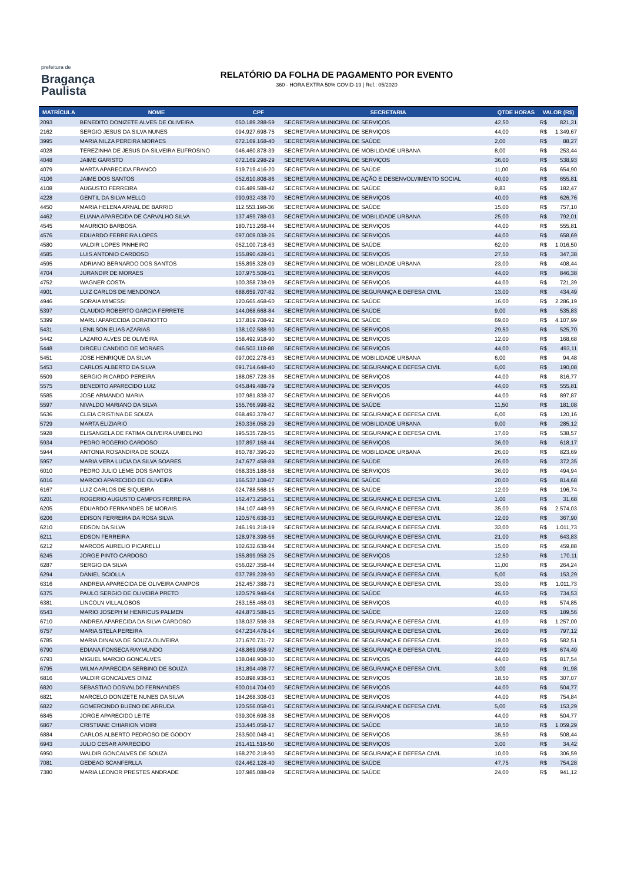prefeitura de
Bragança
Paulista
RELATÓRIO DA FOLHA DE PAGAMENTO POR EVENTO
360 - HORA EXTRA 50% COVID-19 | Ref.: 05/2020
| MATRÍCULA | NOME | CPF | SECRETARIA | QTDE HORAS | VALOR (R$) | |
| --- | --- | --- | --- | --- | --- | --- |
| 2093 | BENEDITO DONIZETE ALVES DE OLIVEIRA | 050.189.288-59 | SECRETARIA MUNICIPAL DE SERVIÇOS | 42,50 | R$ | 821,31 |
| 2162 | SERGIO JESUS DA SILVA NUNES | 094.927.698-75 | SECRETARIA MUNICIPAL DE SERVIÇOS | 44,00 | R$ | 1.349,67 |
| 3995 | MARIA NILZA PEREIRA MORAES | 072.169.168-40 | SECRETARIA MUNICIPAL DE SAÚDE | 2,00 | R$ | 88,27 |
| 4028 | TEREZINHA DE JESUS DA SILVEIRA EUFROSINO | 046.460.878-39 | SECRETARIA MUNICIPAL DE MOBILIDADE URBANA | 8,00 | R$ | 253,44 |
| 4048 | JAIME GARISTO | 072.169.298-29 | SECRETARIA MUNICIPAL DE SERVIÇOS | 36,00 | R$ | 538,93 |
| 4079 | MARTA APARECIDA FRANCO | 519.719.416-20 | SECRETARIA MUNICIPAL DE SAÚDE | 11,00 | R$ | 654,90 |
| 4106 | JAIME DOS SANTOS | 052.610.808-86 | SECRETARIA MUNICIPAL DE AÇÃO E DESENVOLVIMENTO SOCIAL | 40,00 | R$ | 655,81 |
| 4108 | AUGUSTO FERREIRA | 016.489.588-42 | SECRETARIA MUNICIPAL DE SAÚDE | 9,83 | R$ | 182,47 |
| 4228 | GENTIL DA SILVA MELLO | 090.932.438-70 | SECRETARIA MUNICIPAL DE SERVIÇOS | 40,00 | R$ | 626,76 |
| 4450 | MARIA HELENA ARNAL DE BARRIO | 112.553.198-36 | SECRETARIA MUNICIPAL DE SAÚDE | 15,00 | R$ | 757,10 |
| 4462 | ELIANA APARECIDA DE CARVALHO SILVA | 137.459.788-03 | SECRETARIA MUNICIPAL DE MOBILIDADE URBANA | 25,00 | R$ | 792,01 |
| 4545 | MAURICIO BARBOSA | 180.713.268-44 | SECRETARIA MUNICIPAL DE SERVIÇOS | 44,00 | R$ | 555,81 |
| 4576 | EDUARDO FERREIRA LOPES | 097.009.038-26 | SECRETARIA MUNICIPAL DE SERVIÇOS | 44,00 | R$ | 658,69 |
| 4580 | VALDIR LOPES PINHEIRO | 052.100.718-63 | SECRETARIA MUNICIPAL DE SAÚDE | 62,00 | R$ | 1.016,50 |
| 4585 | LUIS ANTONIO CARDOSO | 155.890.428-01 | SECRETARIA MUNICIPAL DE SERVIÇOS | 27,50 | R$ | 347,38 |
| 4595 | ADRIANO BERNARDO DOS SANTOS | 155.895.328-09 | SECRETARIA MUNICIPAL DE MOBILIDADE URBANA | 23,00 | R$ | 408,44 |
| 4704 | JURANDIR DE MORAES | 107.975.508-01 | SECRETARIA MUNICIPAL DE SERVIÇOS | 44,00 | R$ | 846,38 |
| 4752 | WAGNER COSTA | 100.358.738-09 | SECRETARIA MUNICIPAL DE SERVIÇOS | 44,00 | R$ | 721,39 |
| 4901 | LUIZ CARLOS DE MENDONCA | 688.659.707-82 | SECRETARIA MUNICIPAL DE SEGURANÇA E DEFESA CIVIL | 13,00 | R$ | 434,49 |
| 4946 | SORAIA MIMESSI | 120.665.468-60 | SECRETARIA MUNICIPAL DE SAÚDE | 16,00 | R$ | 2.286,19 |
| 5397 | CLAUDIO ROBERTO GARCIA FERRETE | 144.068.668-84 | SECRETARIA MUNICIPAL DE SAÚDE | 9,00 | R$ | 535,83 |
| 5399 | MARLI APARECIDA DORATIOTTO | 137.819.708-92 | SECRETARIA MUNICIPAL DE SAÚDE | 69,00 | R$ | 4.107,99 |
| 5431 | LENILSON ELIAS AZARIAS | 138.102.588-90 | SECRETARIA MUNICIPAL DE SERVIÇOS | 29,50 | R$ | 525,70 |
| 5442 | LAZARO ALVES DE OLIVEIRA | 158.492.918-90 | SECRETARIA MUNICIPAL DE SERVIÇOS | 12,00 | R$ | 168,68 |
| 5448 | DIRCEU CANDIDO DE MORAES | 046.503.118-88 | SECRETARIA MUNICIPAL DE SERVIÇOS | 44,00 | R$ | 493,11 |
| 5451 | JOSE HENRIQUE DA SILVA | 097.002.278-63 | SECRETARIA MUNICIPAL DE MOBILIDADE URBANA | 6,00 | R$ | 94,48 |
| 5453 | CARLOS ALBERTO DA SILVA | 091.714.648-40 | SECRETARIA MUNICIPAL DE SEGURANÇA E DEFESA CIVIL | 6,00 | R$ | 190,08 |
| 5509 | SERGIO RICARDO PEREIRA | 188.057.728-36 | SECRETARIA MUNICIPAL DE SERVIÇOS | 44,00 | R$ | 816,77 |
| 5575 | BENEDITO APARECIDO LUIZ | 045.849.488-79 | SECRETARIA MUNICIPAL DE SERVIÇOS | 44,00 | R$ | 555,81 |
| 5585 | JOSE ARMANDO MARIA | 107.981.838-37 | SECRETARIA MUNICIPAL DE SERVIÇOS | 44,00 | R$ | 897,87 |
| 5597 | NIVALDO MARIANO DA SILVA | 155.766.998-82 | SECRETARIA MUNICIPAL DE SAÚDE | 11,50 | R$ | 181,08 |
| 5636 | CLEIA CRISTINA DE SOUZA | 068.493.378-07 | SECRETARIA MUNICIPAL DE SEGURANÇA E DEFESA CIVIL | 6,00 | R$ | 120,16 |
| 5729 | MARTA ELIZIARIO | 260.336.058-29 | SECRETARIA MUNICIPAL DE MOBILIDADE URBANA | 9,00 | R$ | 285,12 |
| 5928 | ELISANGELA DE FATIMA OLIVEIRA UMBELINO | 195.535.728-55 | SECRETARIA MUNICIPAL DE SEGURANÇA E DEFESA CIVIL | 17,00 | R$ | 538,57 |
| 5934 | PEDRO ROGERIO CARDOSO | 107.897.168-44 | SECRETARIA MUNICIPAL DE SERVIÇOS | 36,00 | R$ | 618,17 |
| 5944 | ANTONIA ROSANDIRA DE SOUZA | 860.787.396-20 | SECRETARIA MUNICIPAL DE MOBILIDADE URBANA | 26,00 | R$ | 823,69 |
| 5957 | MARIA VERA LUCIA DA SILVA SOARES | 247.677.458-88 | SECRETARIA MUNICIPAL DE SAÚDE | 26,00 | R$ | 372,35 |
| 6010 | PEDRO JULIO LEME DOS SANTOS | 068.335.188-58 | SECRETARIA MUNICIPAL DE SERVIÇOS | 36,00 | R$ | 494,94 |
| 6016 | MARCIO APARECIDO DE OLIVEIRA | 166.537.108-07 | SECRETARIA MUNICIPAL DE SAÚDE | 20,00 | R$ | 814,68 |
| 6167 | LUIZ CARLOS DE SIQUEIRA | 024.788.568-16 | SECRETARIA MUNICIPAL DE SAÚDE | 12,00 | R$ | 196,74 |
| 6201 | ROGERIO AUGUSTO CAMPOS FERREIRA | 162.473.258-51 | SECRETARIA MUNICIPAL DE SEGURANÇA E DEFESA CIVIL | 1,00 | R$ | 31,68 |
| 6205 | EDUARDO FERNANDES DE MORAIS | 184.107.448-99 | SECRETARIA MUNICIPAL DE SEGURANÇA E DEFESA CIVIL | 35,00 | R$ | 2.574,03 |
| 6206 | EDISON FERREIRA DA ROSA SILVA | 120.576.638-33 | SECRETARIA MUNICIPAL DE SEGURANÇA E DEFESA CIVIL | 12,00 | R$ | 367,90 |
| 6210 | EDSON DA SILVA | 246.191.218-19 | SECRETARIA MUNICIPAL DE SEGURANÇA E DEFESA CIVIL | 33,00 | R$ | 1.011,73 |
| 6211 | EDSON FERREIRA | 128.978.398-56 | SECRETARIA MUNICIPAL DE SEGURANÇA E DEFESA CIVIL | 21,00 | R$ | 643,83 |
| 6212 | MARCOS AURELIO PICARELLI | 102.632.638-94 | SECRETARIA MUNICIPAL DE SEGURANÇA E DEFESA CIVIL | 15,00 | R$ | 459,88 |
| 6245 | JORGE PINTO CARDOSO | 155.899.958-25 | SECRETARIA MUNICIPAL DE SERVIÇOS | 12,50 | R$ | 170,11 |
| 6287 | SERGIO DA SILVA | 056.027.358-44 | SECRETARIA MUNICIPAL DE SEGURANÇA E DEFESA CIVIL | 11,00 | R$ | 264,24 |
| 6294 | DANIEL SCIOLLA | 037.789.228-90 | SECRETARIA MUNICIPAL DE SEGURANÇA E DEFESA CIVIL | 5,00 | R$ | 153,29 |
| 6316 | ANDREIA APARECIDA DE OLIVEIRA CAMPOS | 262.457.388-73 | SECRETARIA MUNICIPAL DE SEGURANÇA E DEFESA CIVIL | 33,00 | R$ | 1.011,73 |
| 6375 | PAULO SERGIO DE OLIVEIRA PRETO | 120.579.948-64 | SECRETARIA MUNICIPAL DE SAÚDE | 46,50 | R$ | 734,53 |
| 6381 | LINCOLN VILLALOBOS | 263.155.468-03 | SECRETARIA MUNICIPAL DE SERVIÇOS | 40,00 | R$ | 574,85 |
| 6543 | MARIO JOSEPH M HENRICUS PALMEN | 424.873.588-15 | SECRETARIA MUNICIPAL DE SAÚDE | 12,00 | R$ | 189,56 |
| 6710 | ANDREA APARECIDA DA SILVA CARDOSO | 138.037.598-38 | SECRETARIA MUNICIPAL DE SEGURANÇA E DEFESA CIVIL | 41,00 | R$ | 1.257,00 |
| 6757 | MARIA STELA PEREIRA | 047.234.478-14 | SECRETARIA MUNICIPAL DE SEGURANÇA E DEFESA CIVIL | 26,00 | R$ | 797,12 |
| 6785 | MARIA DINALVA DE SOUZA OLIVEIRA | 371.670.731-72 | SECRETARIA MUNICIPAL DE SEGURANÇA E DEFESA CIVIL | 19,00 | R$ | 582,51 |
| 6790 | EDIANA FONSECA RAYMUNDO | 248.869.058-97 | SECRETARIA MUNICIPAL DE SEGURANÇA E DEFESA CIVIL | 22,00 | R$ | 674,49 |
| 6793 | MIGUEL MARCIO GONCALVES | 138.048.908-30 | SECRETARIA MUNICIPAL DE SERVIÇOS | 44,00 | R$ | 817,54 |
| 6795 | WILMA APARECIDA SERBINO DE SOUZA | 181.894.498-77 | SECRETARIA MUNICIPAL DE SEGURANÇA E DEFESA CIVIL | 3,00 | R$ | 91,98 |
| 6816 | VALDIR GONCALVES DINIZ | 850.898.938-53 | SECRETARIA MUNICIPAL DE SERVIÇOS | 18,50 | R$ | 307,07 |
| 6820 | SEBASTIAO DOSVALDO FERNANDES | 600.014.704-00 | SECRETARIA MUNICIPAL DE SERVIÇOS | 44,00 | R$ | 504,77 |
| 6821 | MARCELO DONIZETE NUNES DA SILVA | 184.268.308-03 | SECRETARIA MUNICIPAL DE SERVIÇOS | 44,00 | R$ | 754,84 |
| 6822 | GOMERCINDO BUENO DE ARRUDA | 120.556.058-01 | SECRETARIA MUNICIPAL DE SEGURANÇA E DEFESA CIVIL | 5,00 | R$ | 153,29 |
| 6845 | JORGE APARECIDO LEITE | 039.306.698-38 | SECRETARIA MUNICIPAL DE SERVIÇOS | 44,00 | R$ | 504,77 |
| 6867 | CRISTIANE CHIARION VIDIRI | 253.445.058-17 | SECRETARIA MUNICIPAL DE SAÚDE | 18,50 | R$ | 1.059,29 |
| 6884 | CARLOS ALBERTO PEDROSO DE GODOY | 263.500.048-41 | SECRETARIA MUNICIPAL DE SERVIÇOS | 35,50 | R$ | 508,44 |
| 6943 | JULIO CESAR APARECIDO | 261.411.518-50 | SECRETARIA MUNICIPAL DE SERVIÇOS | 3,00 | R$ | 34,42 |
| 6950 | WALDIR GONCALVES DE SOUZA | 168.270.218-90 | SECRETARIA MUNICIPAL DE SEGURANÇA E DEFESA CIVIL | 10,00 | R$ | 306,59 |
| 7081 | GEDEAO SCANFERLLA | 024.462.128-40 | SECRETARIA MUNICIPAL DE SAÚDE | 47,75 | R$ | 754,28 |
| 7380 | MARIA LEONOR PRESTES ANDRADE | 107.985.088-09 | SECRETARIA MUNICIPAL DE SAÚDE | 24,00 | R$ | 941,12 |